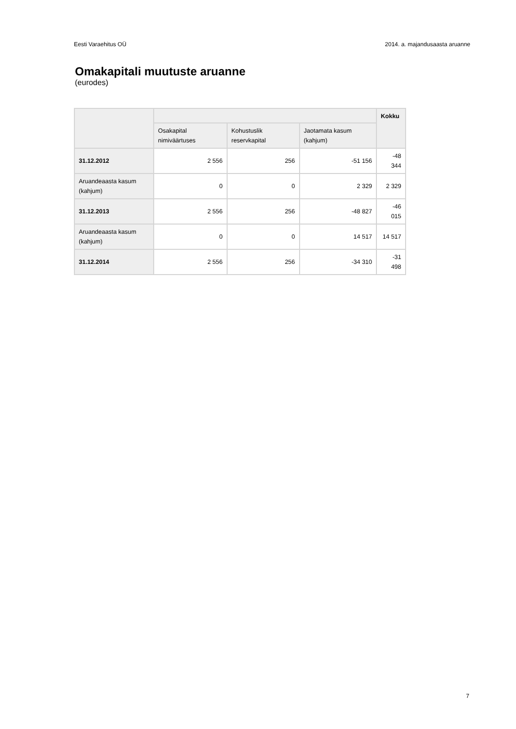Eesti Varaehitus OÜ 2014. a. majandusaasta aruanne
Omakapitali muutuste aruanne
(eurodes)
| | | | | Kokku |
| --- | --- | --- | --- | --- |
| | Osakapital nimiväärtuses | Kohustuslik reservkapital | Jaotamata kasum (kahjum) | |
| 31.12.2012 | 2 556 | 256 | -51 156 | -48 344 |
| Aruandeaasta kasum (kahjum) | 0 | 0 | 2 329 | 2 329 |
| 31.12.2013 | 2 556 | 256 | -48 827 | -46 015 |
| Aruandeaasta kasum (kahjum) | 0 | 0 | 14 517 | 14 517 |
| 31.12.2014 | 2 556 | 256 | -34 310 | -31 498 |
7